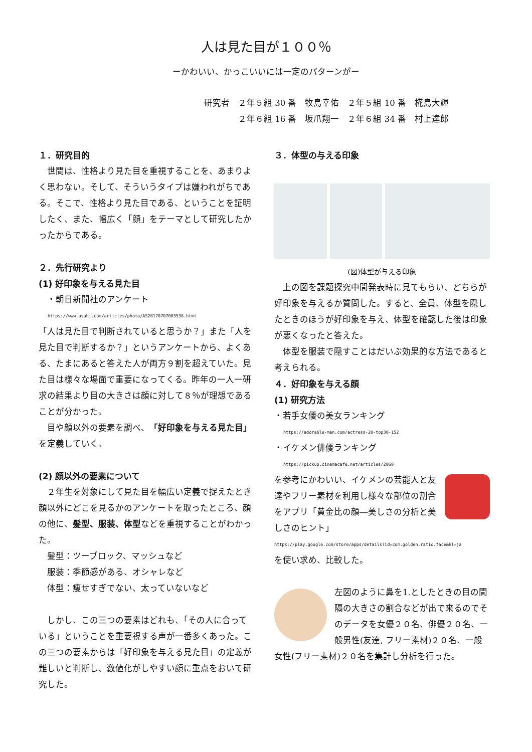人は見た目が１００％
ーかわいい、かっこいいには一定のパターンがー
研究者　２年５組 30 番　牧島幸佑　２年５組 10 番　椛島大輝
　　　　２年６組 16 番　坂爪翔一　２年６組 34 番　村上達郎
１．研究目的
世間は、性格より見た目を重視することを、あまりよく思わない。そして、そういうタイプは嫌われがちである。そこで、性格より見た目である、ということを証明したく、また、幅広く「顔」をテーマとして研究したかったからである。
２．先行研究より
(1) 好印象を与える見た目
　・朝日新聞社のアンケート
https://www.asahi.com/articles/photo/AS20170707003538.html
「人は見た目で判断されていると思うか？」また「人を見た目で判断するか？」というアンケートから、よくある、たまにあると答えた人が両方９割を超えていた。見た目は様々な場面で重要になってくる。昨年の一人一研求の結果より目の大きさは顔に対して８％が理想であることが分かった。
目や顔以外の要素を調べ、「好印象を与える見た目」を定義していく。
(2) 顔以外の要素について
２年生を対象にして見た目を幅広い定義で捉えたとき顔以外にどこを見るかのアンケートを取ったところ、顔の他に、髪型、服装、体型などを重視することがわかった。
　髪型：ツーブロック、マッシュなど
　服装：季節感がある、オシャレなど
　体型：痩せすぎでない、太っていないなど
しかし、この三つの要素はどれも、「その人に合っている」ということを重要視する声が一番多くあった。この三つの要素からは「好印象を与える見た目」の定義が難しいと判断し、数値化がしやすい顔に重点をおいて研究した。
３．体型の与える印象
(図)体型が与える印象
上の図を課題探究中間発表時に見てもらい、どちらが好印象を与えるか質問した。すると、全員、体型を隠したときのほうが好印象を与え、体型を確認した後は印象が悪くなったと答えた。
体型を服装で隠すことはだいぶ効果的な方法であると考えられる。
４．好印象を与える顔
(1) 研究方法
・若手女優の美女ランキング
https://adorable-man.com/actress-20-top30-152
・イケメン俳優ランキング
https://pickup.cinemacafe.net/articles/2060
を参考にかわいい、イケメンの芸能人と友達やフリー素材を利用し様々な部位の割合をアプリ「黄金比の顔―美しさの分析と美しさのヒント」
https://play.google.com/store/apps/details?id=com.golden.ratio.face&hl=ja
を使い求め、比較した。
左図のように鼻を1.としたときの目の間隔の大きさの割合などが出で来るのでそのデータを女優２０名、俳優２０名、一般男性(友達, フリー素材)２０名、一般女性(フリー素材)２０名を集計し分析を行った。